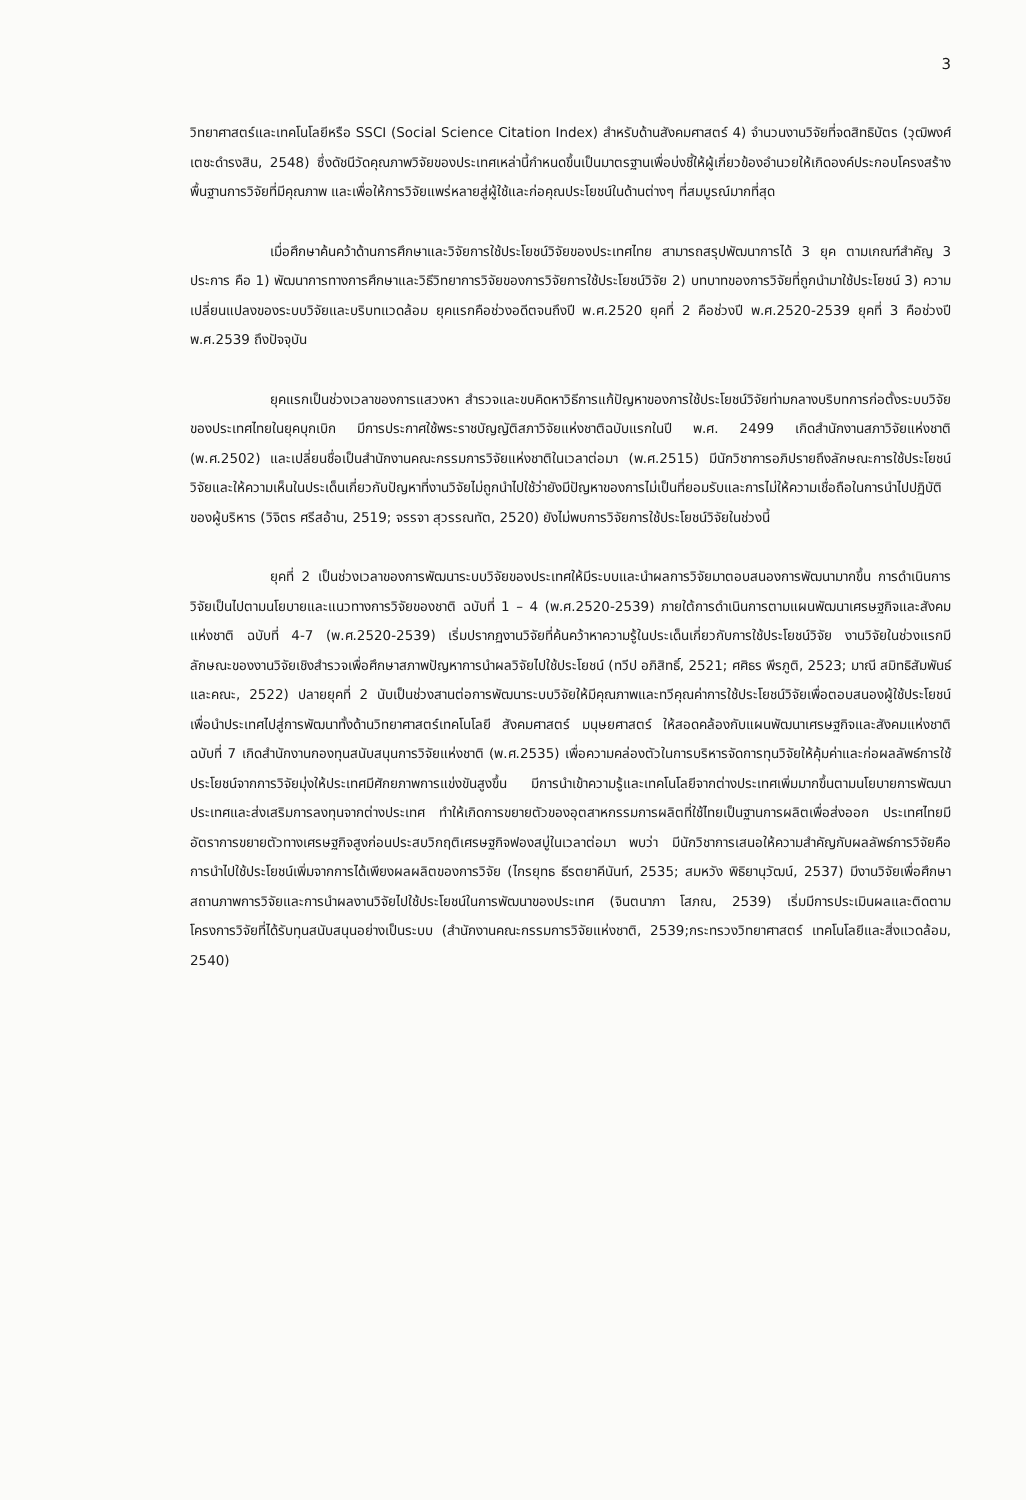3
วิทยาศาสตร์และเทคโนโลยีหรือ SSCI (Social Science Citation Index) สำหรับด้านสังคมศาสตร์ 4) จำนวนงานวิจัยที่จดสิทธิบัตร (วุฒิพงศ์ เตชะดำรงสิน, 2548) ซึ่งดัชนีวัดคุณภาพวิจัยของประเทศเหล่านี้กำหนดขึ้นเป็นมาตรฐานเพื่อบ่งชี้ให้ผู้เกี่ยวข้องอำนวยให้เกิดองค์ประกอบโครงสร้างพื้นฐานการวิจัยที่มีคุณภาพ และเพื่อให้การวิจัยแพร่หลายสู่ผู้ใช้และก่อคุณประโยชน์ในด้านต่างๆ ที่สมบูรณ์มากที่สุด
เมื่อศึกษาค้นคว้าด้านการศึกษาและวิจัยการใช้ประโยชน์วิจัยของประเทศไทย สามารถสรุปพัฒนาการได้ 3 ยุค ตามเกณฑ์สำคัญ 3 ประการ คือ 1) พัฒนาการทางการศึกษาและวิธีวิทยาการวิจัยของการวิจัยการใช้ประโยชน์วิจัย 2) บทบาทของการวิจัยที่ถูกนำมาใช้ประโยชน์ 3) ความเปลี่ยนแปลงของระบบวิจัยและบริบทแวดล้อม ยุคแรกคือช่วงอดีตจนถึงปี พ.ศ.2520 ยุคที่ 2 คือช่วงปี พ.ศ.2520-2539 ยุคที่ 3 คือช่วงปี พ.ศ.2539 ถึงปัจจุบัน
ยุคแรกเป็นช่วงเวลาของการแสวงหา สำรวจและขบคิดหาวิธีการแก้ปัญหาของการใช้ประโยชน์วิจัยท่ามกลางบริบทการก่อตั้งระบบวิจัยของประเทศไทยในยุคบุกเบิก มีการประกาศใช้พระราชบัญญัติสภาวิจัยแห่งชาติฉบับแรกในปี พ.ศ. 2499 เกิดสำนักงานสภาวิจัยแห่งชาติ (พ.ศ.2502) และเปลี่ยนชื่อเป็นสำนักงานคณะกรรมการวิจัยแห่งชาติในเวลาต่อมา (พ.ศ.2515) มีนักวิชาการอภิปรายถึงลักษณะการใช้ประโยชน์วิจัยและให้ความเห็นในประเด็นเกี่ยวกับปัญหาที่งานวิจัยไม่ถูกนำไปใช้ว่ายังมีปัญหาของการไม่เป็นที่ยอมรับและการไม่ให้ความเชื่อถือในการนำไปปฏิบัติของผู้บริหาร (วิจิตร ศรีสอ้าน, 2519; จรรจา สุวรรณทัต, 2520) ยังไม่พบการวิจัยการใช้ประโยชน์วิจัยในช่วงนี้
ยุคที่ 2 เป็นช่วงเวลาของการพัฒนาระบบวิจัยของประเทศให้มีระบบและนำผลการวิจัยมาตอบสนองการพัฒนามากขึ้น การดำเนินการวิจัยเป็นไปตามนโยบายและแนวทางการวิจัยของชาติ ฉบับที่ 1 – 4 (พ.ศ.2520-2539) ภายใต้การดำเนินการตามแผนพัฒนาเศรษฐกิจและสังคมแห่งชาติ ฉบับที่ 4-7 (พ.ศ.2520-2539) เริ่มปรากฏงานวิจัยที่ค้นคว้าหาความรู้ในประเด็นเกี่ยวกับการใช้ประโยชน์วิจัย งานวิจัยในช่วงแรกมีลักษณะของงานวิจัยเชิงสำรวจเพื่อศึกษาสภาพปัญหาการนำผลวิจัยไปใช้ประโยชน์ (ทวีป อภิสิทธิ์, 2521; ศศิธร พีรภูติ, 2523; มาณี สมิทธิสัมพันธ์และคณะ, 2522) ปลายยุคที่ 2 นับเป็นช่วงสานต่อการพัฒนาระบบวิจัยให้มีคุณภาพและทวีคุณค่าการใช้ประโยชน์วิจัยเพื่อตอบสนองผู้ใช้ประโยชน์ เพื่อนำประเทศไปสู่การพัฒนาทั้งด้านวิทยาศาสตร์เทคโนโลยี สังคมศาสตร์ มนุษยศาสตร์ ให้สอดคล้องกับแผนพัฒนาเศรษฐกิจและสังคมแห่งชาติ ฉบับที่ 7 เกิดสำนักงานกองทุนสนับสนุนการวิจัยแห่งชาติ (พ.ศ.2535) เพื่อความคล่องตัวในการบริหารจัดการทุนวิจัยให้คุ้มค่าและก่อผลลัพธ์การใช้ประโยชน์จากการวิจัยมุ่งให้ประเทศมีศักยภาพการแข่งขันสูงขึ้น มีการนำเข้าความรู้และเทคโนโลยีจากต่างประเทศเพิ่มมากขึ้นตามนโยบายการพัฒนาประเทศและส่งเสริมการลงทุนจากต่างประเทศ ทำให้เกิดการขยายตัวของอุตสาหกรรมการผลิตที่ใช้ไทยเป็นฐานการผลิตเพื่อส่งออก ประเทศไทยมีอัตราการขยายตัวทางเศรษฐกิจสูงก่อนประสบวิกฤติเศรษฐกิจฟองสบู่ในเวลาต่อมา พบว่า มีนักวิชาการเสนอให้ความสำคัญกับผลลัพธ์การวิจัยคือการนำไปใช้ประโยชน์เพิ่มจากการได้เพียงผลผลิตของการวิจัย (ไกรยุทธ ธีรตยาคีนันท์, 2535; สมหวัง พิธิยานุวัฒน์, 2537) มีงานวิจัยเพื่อศึกษาสถานภาพการวิจัยและการนำผลงานวิจัยไปใช้ประโยชน์ในการพัฒนาของประเทศ (จินตนาภา โสภณ, 2539) เริ่มมีการประเมินผลและติดตามโครงการวิจัยที่ได้รับทุนสนับสนุนอย่างเป็นระบบ (สำนักงานคณะกรรมการวิจัยแห่งชาติ, 2539;กระทรวงวิทยาศาสตร์ เทคโนโลยีและสิ่งแวดล้อม, 2540)